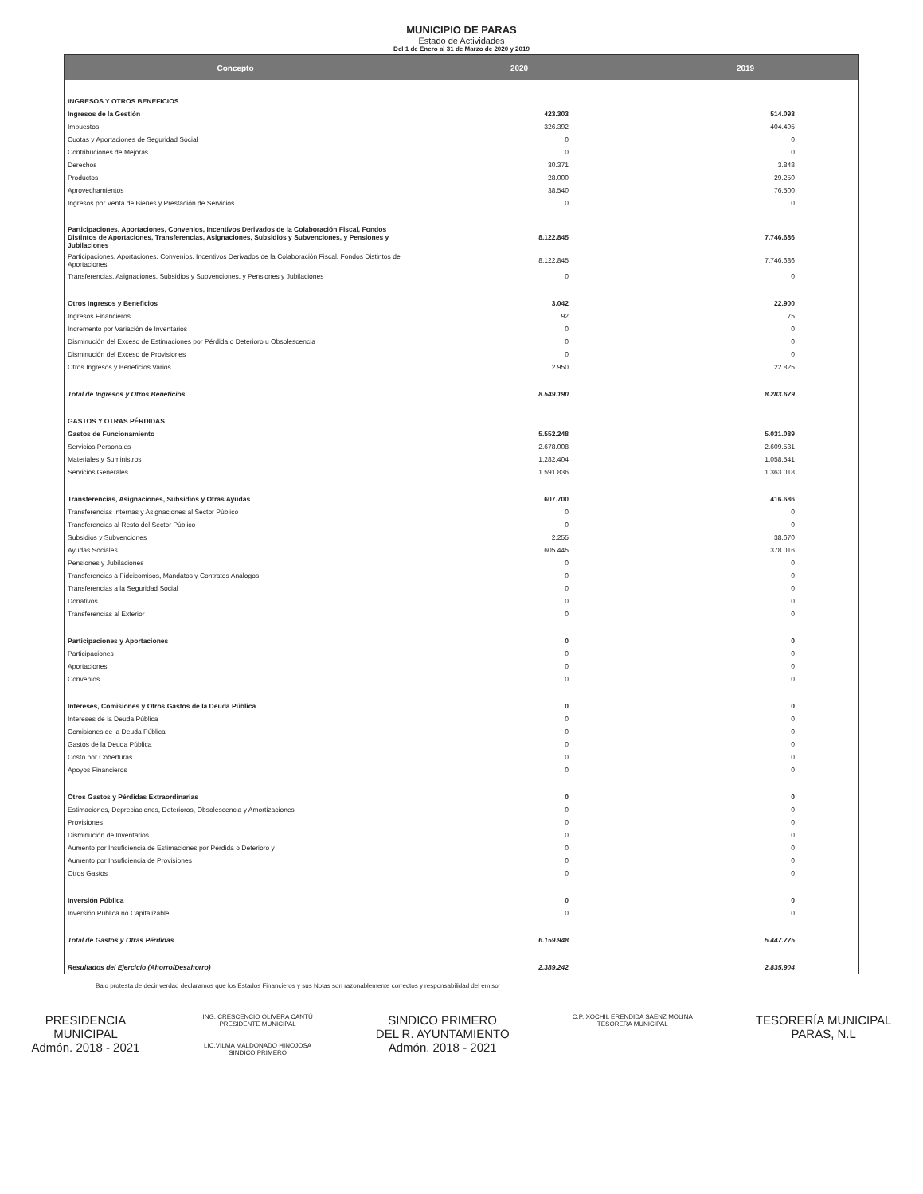MUNICIPIO DE PARAS
Estado de Actividades
Del 1 de Enero al 31 de Marzo de 2020 y 2019
| Concepto | 2020 | 2019 |
| --- | --- | --- |
| INGRESOS Y OTROS BENEFICIOS | | |
| Ingresos de la Gestión | 423.303 | 514.093 |
| Impuestos | 326.392 | 404.495 |
| Cuotas y Aportaciones de Seguridad Social | 0 | 0 |
| Contribuciones de Mejoras | 0 | 0 |
| Derechos | 30.371 | 3.848 |
| Productos | 28.000 | 29.250 |
| Aprovechamientos | 38.540 | 76.500 |
| Ingresos por Venta de Bienes y Prestación de Servicios | 0 | 0 |
| Participaciones, Aportaciones, Convenios, Incentivos Derivados de la Colaboración Fiscal, Fondos Distintos de Aportaciones, Transferencias, Asignaciones, Subsidios y Subvenciones, y Pensiones y Jubilaciones | 8.122.845 | 7.746.686 |
| Participaciones, Aportaciones, Convenios, Incentivos Derivados de la Colaboración Fiscal, Fondos Distintos de Aportaciones | 8.122.845 | 7.746.686 |
| Transferencias, Asignaciones, Subsidios y Subvenciones, y Pensiones y Jubilaciones | 0 | 0 |
| Otros Ingresos y Beneficios | 3.042 | 22.900 |
| Ingresos Financieros | 92 | 75 |
| Incremento por Variación de Inventarios | 0 | 0 |
| Disminución del Exceso de Estimaciones por Pérdida o Deterioro u Obsolescencia | 0 | 0 |
| Disminución del Exceso de Provisiones | 0 | 0 |
| Otros Ingresos y Beneficios Varios | 2.950 | 22.825 |
| Total de Ingresos y Otros Beneficios | 8.549.190 | 8.283.679 |
| GASTOS Y OTRAS PÉRDIDAS | | |
| Gastos de Funcionamiento | 5.552.248 | 5.031.089 |
| Servicios Personales | 2.678.008 | 2.609.531 |
| Materiales y Suministros | 1.282.404 | 1.058.541 |
| Servicios Generales | 1.591.836 | 1.363.018 |
| Transferencias, Asignaciones, Subsidios y Otras Ayudas | 607.700 | 416.686 |
| Transferencias Internas y Asignaciones al Sector Público | 0 | 0 |
| Transferencias al Resto del Sector Público | 0 | 0 |
| Subsidios y Subvenciones | 2.255 | 38.670 |
| Ayudas Sociales | 605.445 | 378.016 |
| Pensiones y Jubilaciones | 0 | 0 |
| Transferencias a Fideicomisos, Mandatos y Contratos Análogos | 0 | 0 |
| Transferencias a la Seguridad Social | 0 | 0 |
| Donativos | 0 | 0 |
| Transferencias al Exterior | 0 | 0 |
| Participaciones y Aportaciones | 0 | 0 |
| Participaciones | 0 | 0 |
| Aportaciones | 0 | 0 |
| Convenios | 0 | 0 |
| Intereses, Comisiones y Otros Gastos de la Deuda Pública | 0 | 0 |
| Intereses de la Deuda Pública | 0 | 0 |
| Comisiones de la Deuda Pública | 0 | 0 |
| Gastos de la Deuda Pública | 0 | 0 |
| Costo por Coberturas | 0 | 0 |
| Apoyos Financieros | 0 | 0 |
| Otros Gastos y Pérdidas Extraordinarias | 0 | 0 |
| Estimaciones, Depreciaciones, Deterioros, Obsolescencia y Amortizaciones | 0 | 0 |
| Provisiones | 0 | 0 |
| Disminución de Inventarios | 0 | 0 |
| Aumento por Insuficiencia de Estimaciones por Pérdida o Deterioro y | 0 | 0 |
| Aumento por Insuficiencia de Provisiones | 0 | 0 |
| Otros Gastos | 0 | 0 |
| Inversión Pública | 0 | 0 |
| Inversión Pública no Capitalizable | 0 | 0 |
| Total de Gastos y Otras Pérdidas | 6.159.948 | 5.447.775 |
| Resultados del Ejercicio (Ahorro/Desahorro) | 2.389.242 | 2.835.904 |
Bajo protesta de decir verdad declaramos que los Estados Financieros y sus Notas son razonablemente correctos y responsabilidad del emisor
PRESIDENCIA
MUNICIPAL
Admón. 2018 - 2021
ING. CRESCENCIO OLIVERA CANTÚ
PRESIDENTE MUNICIPAL
LIC.VILMA MALDONADO HINOJOSA
SINDICO PRIMERO
SINDICO PRIMERO
DEL R. AYUNTAMIENTO
Admón. 2018 - 2021
C.P. XOCHIL ERENDIDA SAENZ MOLINA
TESORERA MUNICIPAL
TESORERÍA MUNICIPAL
PARAS, N.L